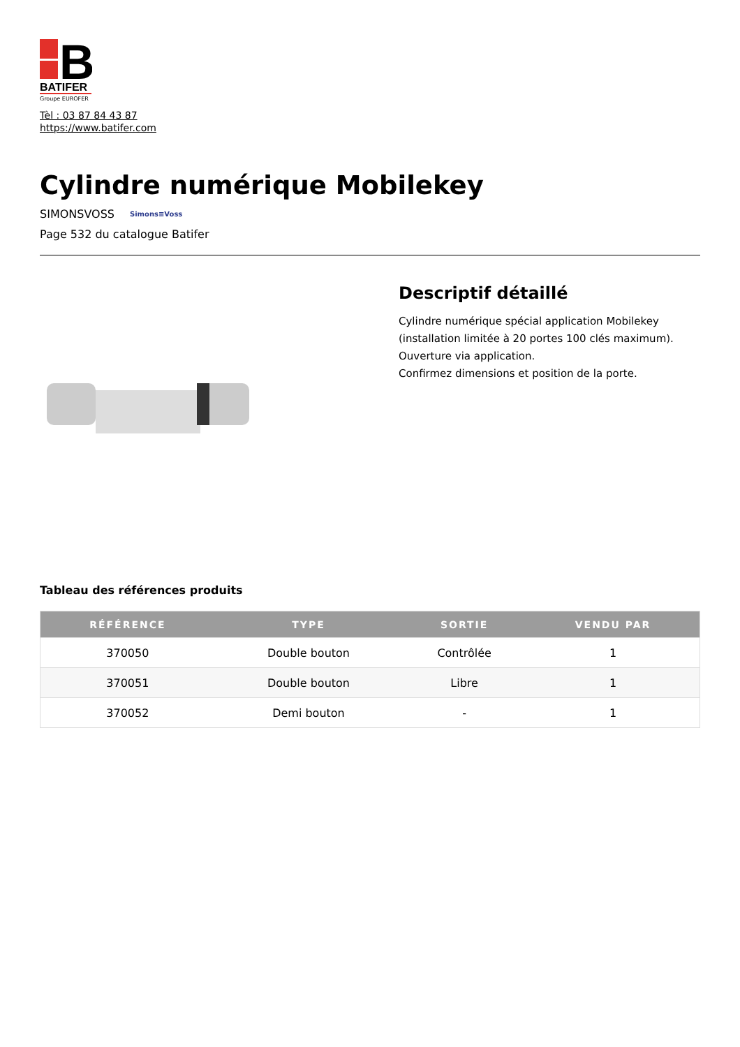B
BATIFER
Groupe EUROFER
Tèl : 03 87 84 43 87
https://www.batifer.com
Cylindre numérique Mobilekey
SIMONSVOSS Simons≡Voss
Page 532 du catalogue Batifer
Descriptif détaillé
Cylindre numérique spécial application Mobilekey
(installation limitée à 20 portes 100 clés maximum).
Ouverture via application.
Confirmez dimensions et position de la porte.
Tableau des références produits
| RÉFÉRENCE | TYPE | SORTIE | VENDU PAR |
| --- | --- | --- | --- |
| 370050 | Double bouton | Contrôlée | 1 |
| 370051 | Double bouton | Libre | 1 |
| 370052 | Demi bouton | - | 1 |